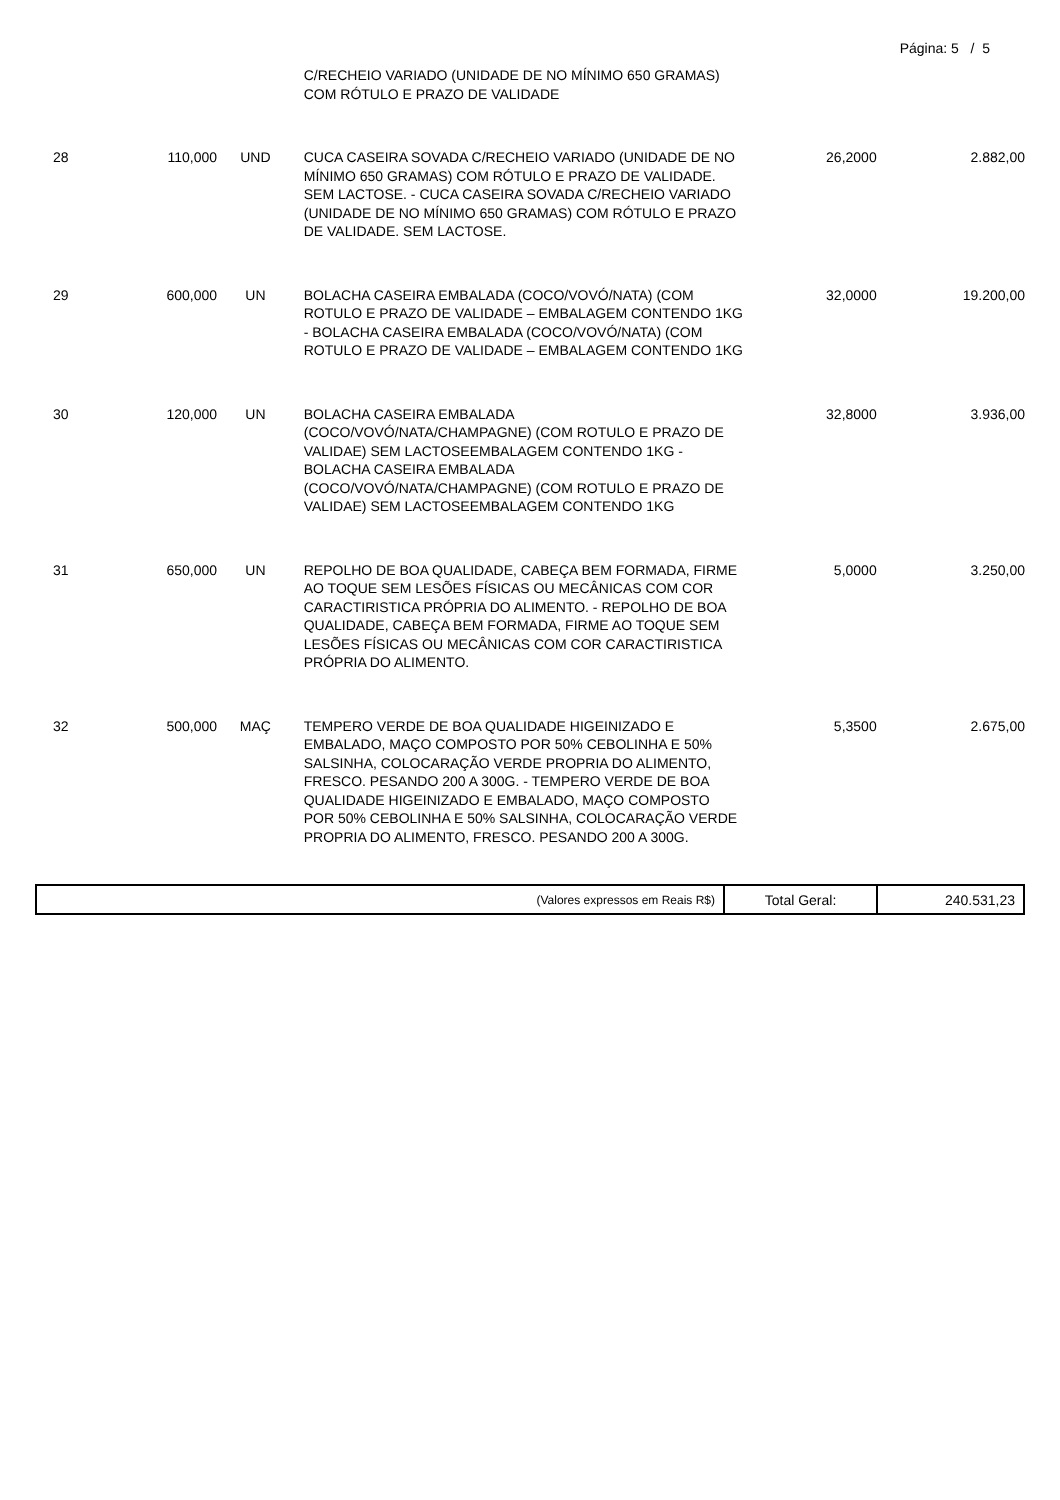Página: 5 / 5
| | | | C/RECHEIO VARIADO (UNIDADE DE NO MÍNIMO 650 GRAMAS) COM RÓTULO E PRAZO DE VALIDADE | | |
| 28 | 110,000 | UND | CUCA CASEIRA SOVADA C/RECHEIO VARIADO (UNIDADE DE NO MÍNIMO 650 GRAMAS) COM RÓTULO E PRAZO DE VALIDADE. SEM LACTOSE. - CUCA CASEIRA SOVADA C/RECHEIO VARIADO (UNIDADE DE NO MÍNIMO 650 GRAMAS) COM RÓTULO E PRAZO DE VALIDADE. SEM LACTOSE. | 26,2000 | 2.882,00 |
| 29 | 600,000 | UN | BOLACHA CASEIRA EMBALADA (COCO/VOVÓ/NATA) (COM ROTULO E PRAZO DE VALIDADE – EMBALAGEM CONTENDO 1KG - BOLACHA CASEIRA EMBALADA (COCO/VOVÓ/NATA) (COM ROTULO E PRAZO DE VALIDADE – EMBALAGEM CONTENDO 1KG | 32,0000 | 19.200,00 |
| 30 | 120,000 | UN | BOLACHA CASEIRA EMBALADA (COCO/VOVÓ/NATA/CHAMPAGNE) (COM ROTULO E PRAZO DE VALIDAE) SEM LACTOSEEMBALAGEM CONTENDO 1KG - BOLACHA CASEIRA EMBALADA (COCO/VOVÓ/NATA/CHAMPAGNE) (COM ROTULO E PRAZO DE VALIDAE) SEM LACTOSEEMBALAGEM CONTENDO 1KG | 32,8000 | 3.936,00 |
| 31 | 650,000 | UN | REPOLHO DE BOA QUALIDADE, CABEÇA BEM FORMADA, FIRME AO TOQUE SEM LESÕES FÍSICAS OU MECÂNICAS COM COR CARACTIRISTICA PRÓPRIA DO ALIMENTO. - REPOLHO DE BOA QUALIDADE, CABEÇA BEM FORMADA, FIRME AO TOQUE SEM LESÕES FÍSICAS OU MECÂNICAS COM COR CARACTIRISTICA PRÓPRIA DO ALIMENTO. | 5,0000 | 3.250,00 |
| 32 | 500,000 | MAÇ | TEMPERO VERDE DE BOA QUALIDADE HIGEINIZADO E EMBALADO, MAÇO COMPOSTO POR 50% CEBOLINHA E 50% SALSINHA, COLOCARAÇÃO VERDE PROPRIA DO ALIMENTO, FRESCO. PESANDO 200 A 300G. - TEMPERO VERDE DE BOA QUALIDADE HIGEINIZADO E EMBALADO, MAÇO COMPOSTO POR 50% CEBOLINHA E 50% SALSINHA, COLOCARAÇÃO VERDE PROPRIA DO ALIMENTO, FRESCO. PESANDO 200 A 300G. | 5,3500 | 2.675,00 |
| (Valores expressos em Reais R$) | Total Geral: | 240.531,23 |